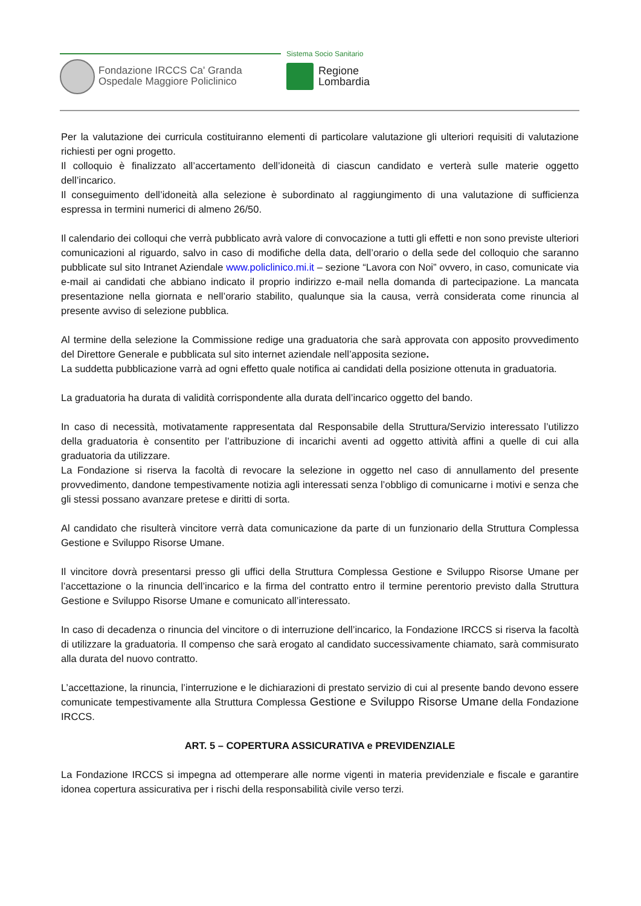Fondazione IRCCS Ca' Granda
Ospedale Maggiore Policlinico
Sistema Socio Sanitario
Regione
Lombardia
Per la valutazione dei curricula costituiranno elementi di particolare valutazione gli ulteriori requisiti di valutazione richiesti per ogni progetto.
Il colloquio è finalizzato all’accertamento dell’idoneità di ciascun candidato e verterà sulle materie oggetto dell’incarico.
Il conseguimento dell’idoneità alla selezione è subordinato al raggiungimento di una valutazione di sufficienza espressa in termini numerici di almeno 26/50.
Il calendario dei colloqui che verrà pubblicato avrà valore di convocazione a tutti gli effetti e non sono previste ulteriori comunicazioni al riguardo, salvo in caso di modifiche della data, dell’orario o della sede del colloquio che saranno pubblicate sul sito Intranet Aziendale www.policlinico.mi.it – sezione “Lavora con Noi” ovvero, in caso, comunicate via e-mail ai candidati che abbiano indicato il proprio indirizzo e-mail nella domanda di partecipazione. La mancata presentazione nella giornata e nell’orario stabilito, qualunque sia la causa, verrà considerata come rinuncia al presente avviso di selezione pubblica.
Al termine della selezione la Commissione redige una graduatoria che sarà approvata con apposito provvedimento del Direttore Generale e pubblicata sul sito internet aziendale nell’apposita sezione.
La suddetta pubblicazione varrà ad ogni effetto quale notifica ai candidati della posizione ottenuta in graduatoria.
La graduatoria ha durata di validità corrispondente alla durata dell’incarico oggetto del bando.
In caso di necessità, motivatamente rappresentata dal Responsabile della Struttura/Servizio interessato l’utilizzo della graduatoria è consentito per l’attribuzione di incarichi aventi ad oggetto attività affini a quelle di cui alla graduatoria da utilizzare.
La Fondazione si riserva la facoltà di revocare la selezione in oggetto nel caso di annullamento del presente provvedimento, dandone tempestivamente notizia agli interessati senza l’obbligo di comunicarne i motivi e senza che gli stessi possano avanzare pretese e diritti di sorta.
Al candidato che risulterà vincitore verrà data comunicazione da parte di un funzionario della Struttura Complessa Gestione e Sviluppo Risorse Umane.
Il vincitore dovrà presentarsi presso gli uffici della Struttura Complessa Gestione e Sviluppo Risorse Umane per l’accettazione o la rinuncia dell’incarico e la firma del contratto entro il termine perentorio previsto dalla Struttura Gestione e Sviluppo Risorse Umane e comunicato all’interessato.
In caso di decadenza o rinuncia del vincitore o di interruzione dell’incarico, la Fondazione IRCCS si riserva la facoltà di utilizzare la graduatoria. Il compenso che sarà erogato al candidato successivamente chiamato, sarà commisurato alla durata del nuovo contratto.
L’accettazione, la rinuncia, l’interruzione e le dichiarazioni di prestato servizio di cui al presente bando devono essere comunicate tempestivamente alla Struttura Complessa Gestione e Sviluppo Risorse Umane della Fondazione IRCCS.
ART. 5 – COPERTURA ASSICURATIVA e PREVIDENZIALE
La Fondazione IRCCS si impegna ad ottemperare alle norme vigenti in materia previdenziale e fiscale e garantire idonea copertura assicurativa per i rischi della responsabilità civile verso terzi.